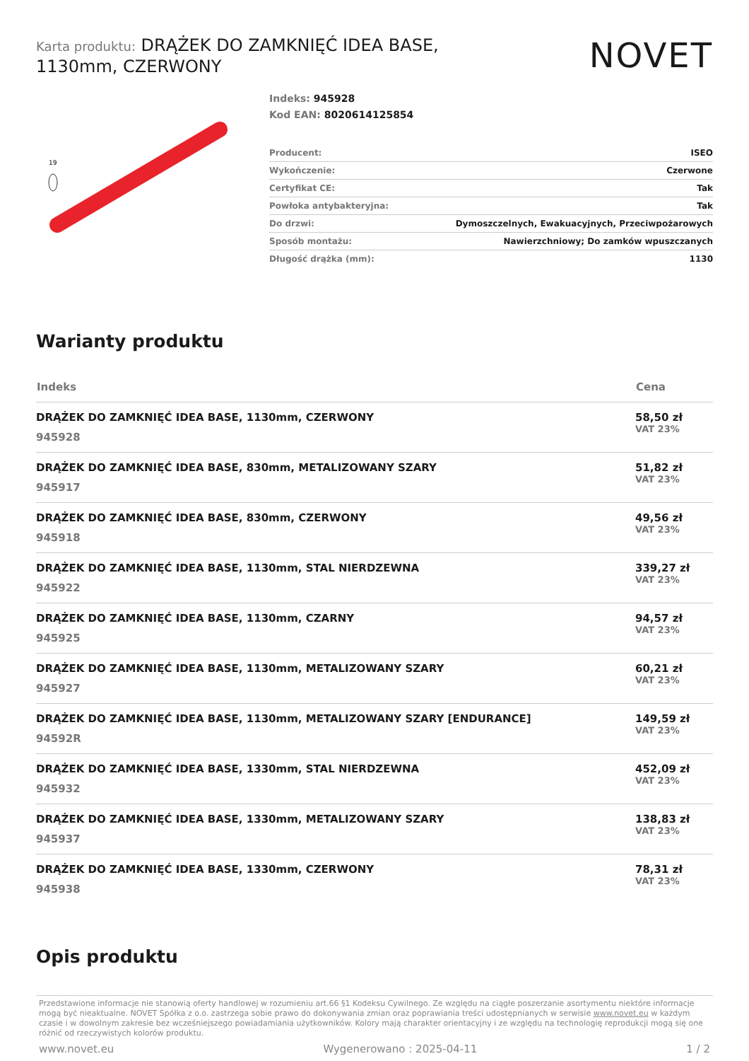Karta produktu: DRĄŻEK DO ZAMKNIĘĆ IDEA BASE,
1130mm, CZERWONY
NOVET
19
Indeks: 945928
Kod EAN: 8020614125854
| Producent: | ISEO |
| Wykończenie: | Czerwone |
| Certyfikat CE: | Tak |
| Powłoka antybakteryjna: | Tak |
| Do drzwi: | Dymoszczelnych, Ewakuacyjnych, Przeciwpożarowych |
| Sposób montażu: | Nawierzchniowy; Do zamków wpuszczanych |
| Długość drążka (mm): | 1130 |
Warianty produktu
| Indeks | Cena |
| --- | --- |
| DRĄŻEK DO ZAMKNIĘĆ IDEA BASE, 1130mm, CZERWONY 945928 | 58,50 zł VAT 23% |
| DRĄŻEK DO ZAMKNIĘĆ IDEA BASE, 830mm, METALIZOWANY SZARY 945917 | 51,82 zł VAT 23% |
| DRĄŻEK DO ZAMKNIĘĆ IDEA BASE, 830mm, CZERWONY 945918 | 49,56 zł VAT 23% |
| DRĄŻEK DO ZAMKNIĘĆ IDEA BASE, 1130mm, STAL NIERDZEWNA 945922 | 339,27 zł VAT 23% |
| DRĄŻEK DO ZAMKNIĘĆ IDEA BASE, 1130mm, CZARNY 945925 | 94,57 zł VAT 23% |
| DRĄŻEK DO ZAMKNIĘĆ IDEA BASE, 1130mm, METALIZOWANY SZARY 945927 | 60,21 zł VAT 23% |
| DRĄŻEK DO ZAMKNIĘĆ IDEA BASE, 1130mm, METALIZOWANY SZARY [ENDURANCE] 94592R | 149,59 zł VAT 23% |
| DRĄŻEK DO ZAMKNIĘĆ IDEA BASE, 1330mm, STAL NIERDZEWNA 945932 | 452,09 zł VAT 23% |
| DRĄŻEK DO ZAMKNIĘĆ IDEA BASE, 1330mm, METALIZOWANY SZARY 945937 | 138,83 zł VAT 23% |
| DRĄŻEK DO ZAMKNIĘĆ IDEA BASE, 1330mm, CZERWONY 945938 | 78,31 zł VAT 23% |
Opis produktu
Przedstawione informacje nie stanowią oferty handlowej w rozumieniu art.66 §1 Kodeksu Cywilnego. Ze względu na ciągłe poszerzanie asortymentu niektóre informacje mogą być nieaktualne. NOVET Spółka z o.o. zastrzega sobie prawo do dokonywania zmian oraz poprawiania treści udostępnianych w serwisie www.novet.eu w każdym czasie i w dowolnym zakresie bez wcześniejszego powiadamiania użytkowników. Kolory mają charakter orientacyjny i ze względu na technologię reprodukcji mogą się one różnić od rzeczywistych kolorów produktu.
www.novet.eu Wygenerowano : 2025-04-11 1 / 2